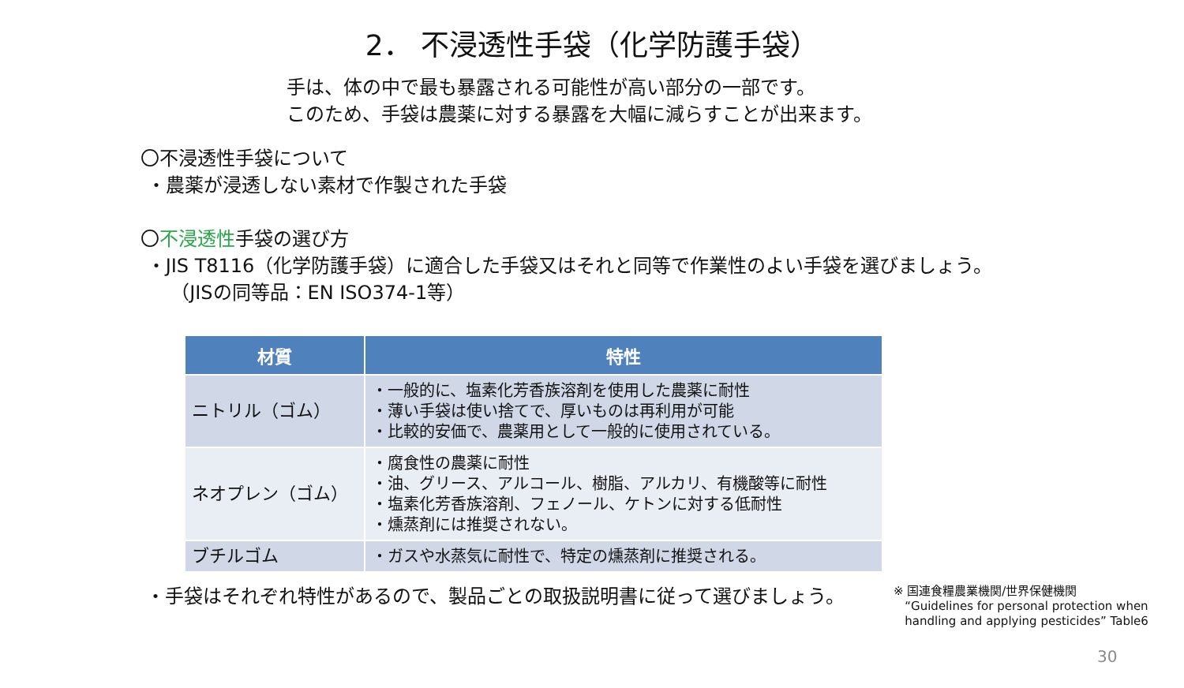2． 不浸透性手袋（化学防護手袋）
手は、体の中で最も暴露される可能性が高い部分の一部です。
このため、手袋は農薬に対する暴露を大幅に減らすことが出来ます。
〇不浸透性手袋について
・農薬が浸透しない素材で作製された手袋
〇不浸透性手袋の選び方
・JIS T8116（化学防護手袋）に適合した手袋又はそれと同等で作業性のよい手袋を選びましょう。
（JISの同等品：EN ISO374-1等）
| 材質 | 特性 |
| --- | --- |
| ニトリル（ゴム） | ・一般的に、塩素化芳香族溶剤を使用した農薬に耐性 ・薄い手袋は使い捨てで、厚いものは再利用が可能 ・比較的安価で、農薬用として一般的に使用されている。 |
| ネオプレン（ゴム） | ・腐食性の農薬に耐性 ・油、グリース、アルコール、樹脂、アルカリ、有機酸等に耐性 ・塩素化芳香族溶剤、フェノール、ケトンに対する低耐性 ・燻蒸剤には推奨されない。 |
| ブチルゴム | ・ガスや水蒸気に耐性で、特定の燻蒸剤に推奨される。 |
・手袋はそれぞれ特性があるので、製品ごとの取扱説明書に従って選びましょう。
※ 国連食糧農業機関/世界保健機関
“Guidelines for personal protection when
handling and applying pesticides” Table6
30